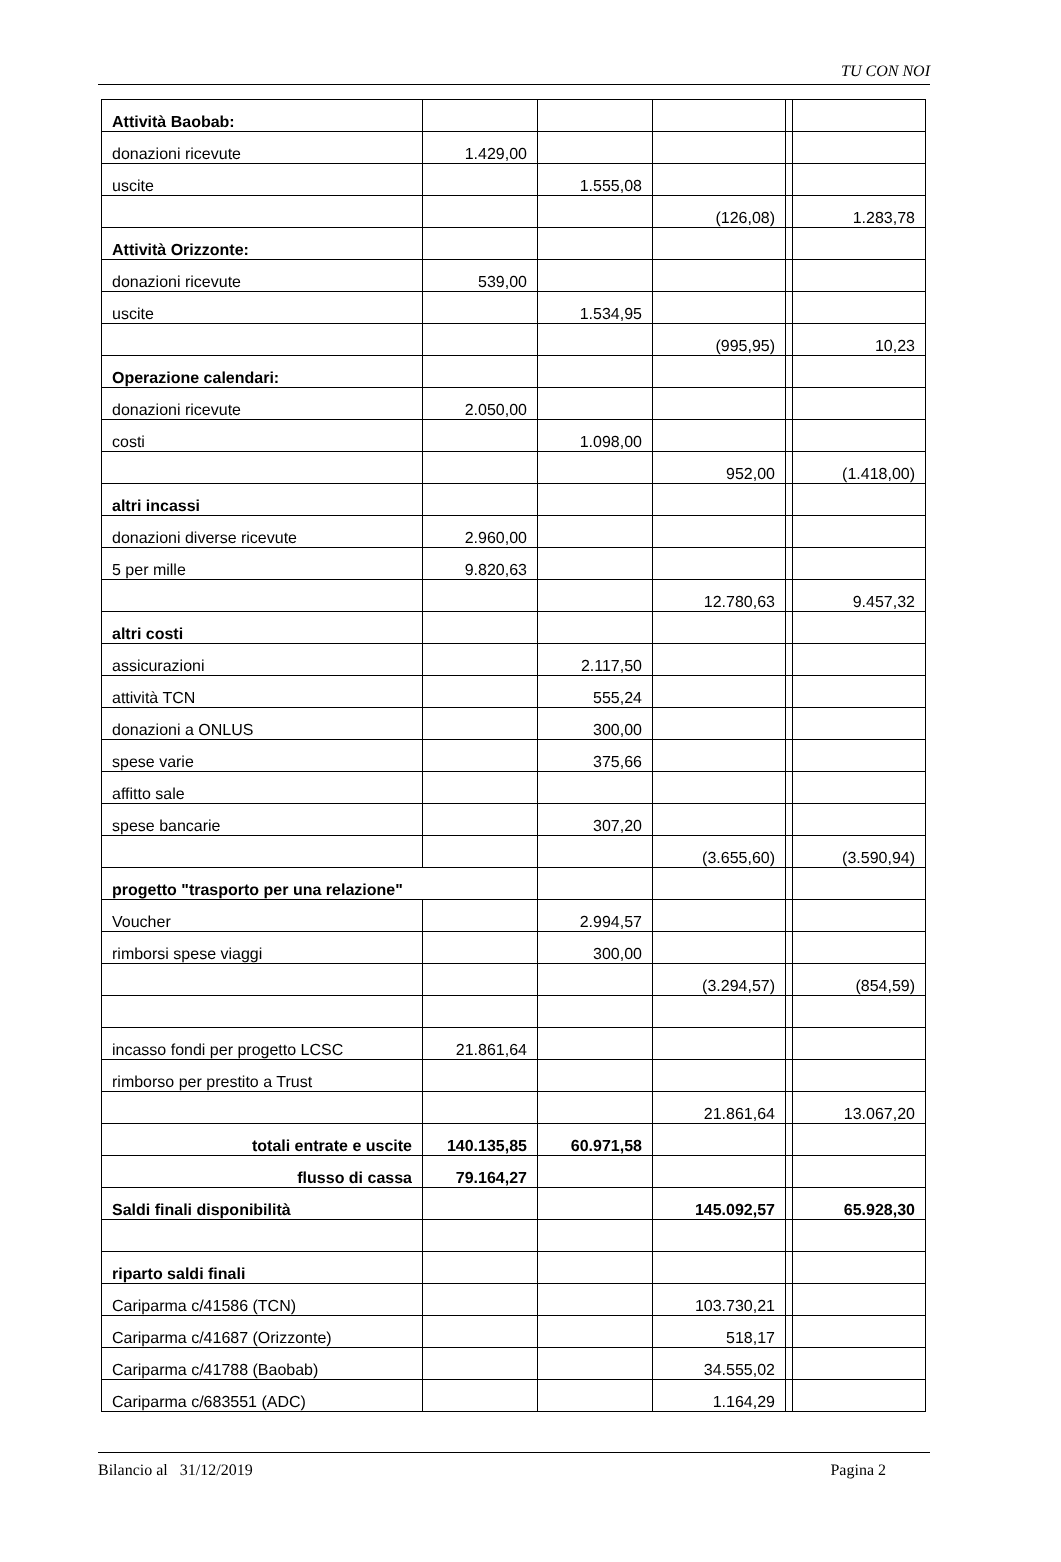TU CON NOI
| Attività Baobab: | | | | | |
| donazioni ricevute | 1.429,00 | | | | |
| uscite | | 1.555,08 | | | |
| | | | (126,08) | | 1.283,78 |
| Attività Orizzonte: | | | | | |
| donazioni ricevute | 539,00 | | | | |
| uscite | | 1.534,95 | | | |
| | | | (995,95) | | 10,23 |
| Operazione calendari: | | | | | |
| donazioni ricevute | 2.050,00 | | | | |
| costi | | 1.098,00 | | | |
| | | | 952,00 | | (1.418,00) |
| altri incassi | | | | | |
| donazioni diverse ricevute | 2.960,00 | | | | |
| 5 per mille | 9.820,63 | | | | |
| | | | 12.780,63 | | 9.457,32 |
| altri costi | | | | | |
| assicurazioni | | 2.117,50 | | | |
| attività TCN | | 555,24 | | | |
| donazioni a ONLUS | | 300,00 | | | |
| spese varie | | 375,66 | | | |
| affitto sale | | | | | |
| spese bancarie | | 307,20 | | | |
| | | | (3.655,60) | | (3.590,94) |
| progetto "trasporto per una relazione" | | | | | |
| Voucher | | 2.994,57 | | | |
| rimborsi spese viaggi | | 300,00 | | | |
| | | | (3.294,57) | | (854,59) |
| incasso fondi per progetto LCSC | 21.861,64 | | | | |
| rimborso per prestito a Trust | | | | | |
| | | | 21.861,64 | | 13.067,20 |
| totali entrate e uscite | 140.135,85 | 60.971,58 | | | |
| flusso di cassa | 79.164,27 | | | | |
| Saldi finali disponibilità | | | 145.092,57 | | 65.928,30 |
| riparto saldi finali | | | | | |
| Cariparma c/41586 (TCN) | | | 103.730,21 | | |
| Cariparma c/41687 (Orizzonte) | | | 518,17 | | |
| Cariparma c/41788 (Baobab) | | | 34.555,02 | | |
| Cariparma c/683551 (ADC) | | | 1.164,29 | | |
Bilancio al 31/12/2019 Pagina 2